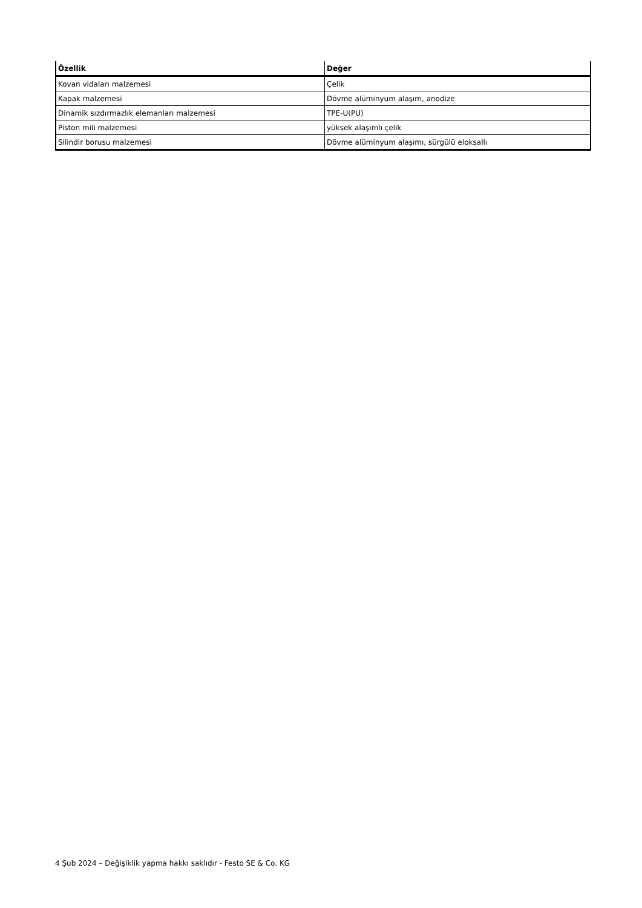| Özellik | Değer |
| --- | --- |
| Kovan vidaları malzemesi | Çelik |
| Kapak malzemesi | Dövme alüminyum alaşım, anodize |
| Dinamik sızdırmazlık elemanları malzemesi | TPE-U(PU) |
| Piston mili malzemesi | yüksek alaşımlı çelik |
| Silindir borusu malzemesi | Dövme alüminyum alaşımı, sürgülü eloksallı |
4 Şub 2024 – Değişiklik yapma hakkı saklıdır - Festo SE & Co. KG